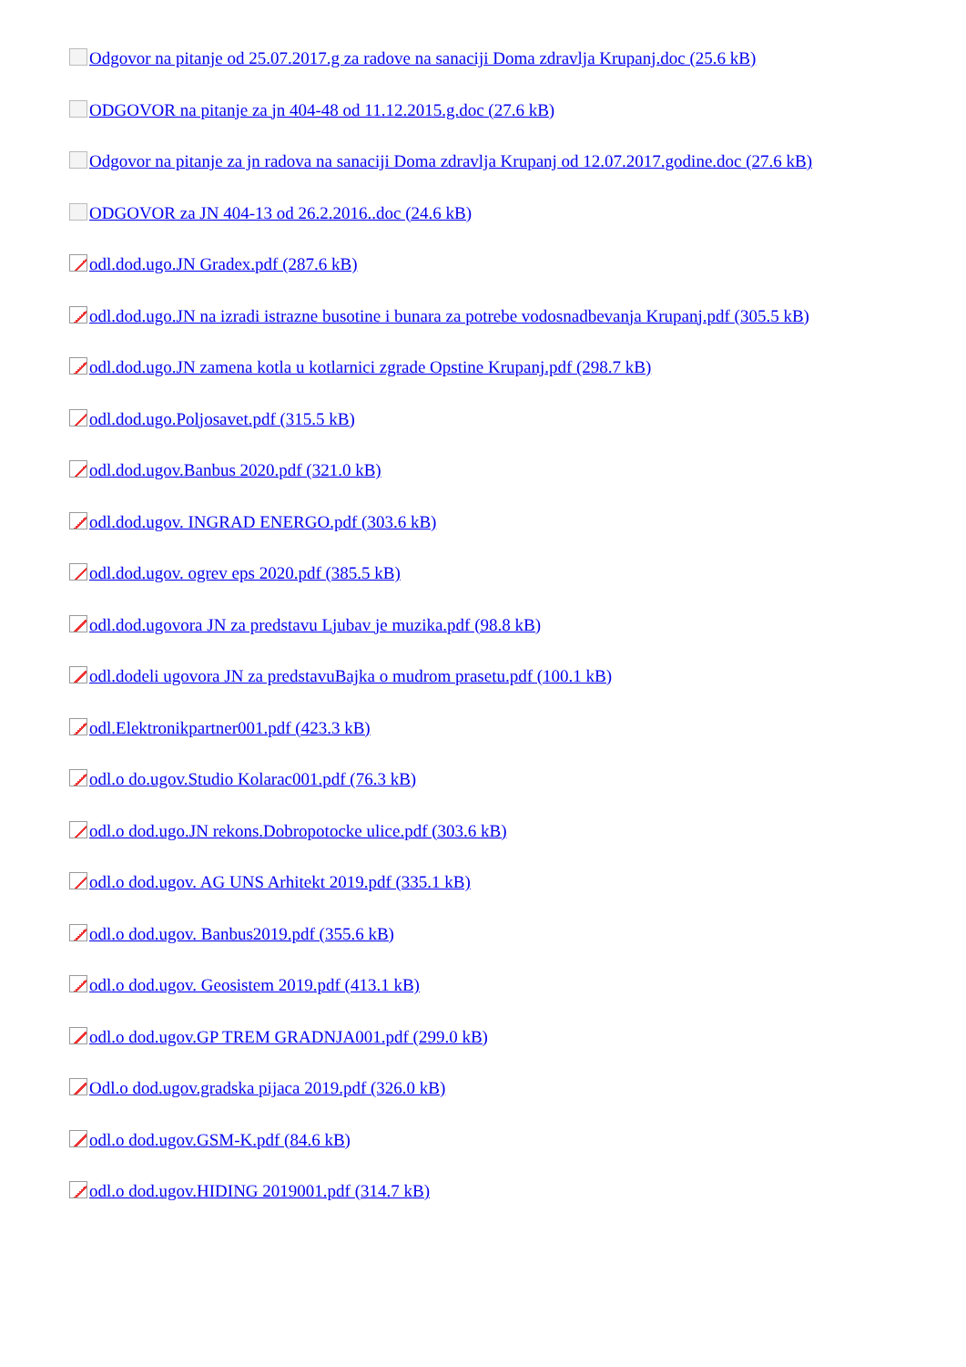Odgovor na pitanje od 25.07.2017.g za radove na sanaciji Doma zdravlja Krupanj.doc (25.6 kB)
ODGOVOR na pitanje za jn 404-48 od 11.12.2015.g.doc (27.6 kB)
Odgovor na pitanje za jn radova na sanaciji Doma zdravlja Krupanj od 12.07.2017.godine.doc (27.6 kB)
ODGOVOR za JN 404-13 od 26.2.2016..doc (24.6 kB)
odl.dod.ugo.JN Gradex.pdf (287.6 kB)
odl.dod.ugo.JN na izradi istrazne busotine i bunara za potrebe vodosnadbevanja Krupanj.pdf (305.5 kB)
odl.dod.ugo.JN zamena kotla u kotlarnici zgrade Opstine Krupanj.pdf (298.7 kB)
odl.dod.ugo.Poljosavet.pdf (315.5 kB)
odl.dod.ugov.Banbus 2020.pdf (321.0 kB)
odl.dod.ugov. INGRAD ENERGO.pdf (303.6 kB)
odl.dod.ugov. ogrev eps 2020.pdf (385.5 kB)
odl.dod.ugovora JN za predstavu Ljubav je muzika.pdf (98.8 kB)
odl.dodeli ugovora JN za predstavuBajka o mudrom prasetu.pdf (100.1 kB)
odl.Elektronikpartner001.pdf (423.3 kB)
odl.o do.ugov.Studio Kolarac001.pdf (76.3 kB)
odl.o dod.ugo.JN rekons.Dobropotocke ulice.pdf (303.6 kB)
odl.o dod.ugov. AG UNS Arhitekt 2019.pdf (335.1 kB)
odl.o dod.ugov. Banbus2019.pdf (355.6 kB)
odl.o dod.ugov. Geosistem 2019.pdf (413.1 kB)
odl.o dod.ugov.GP TREM GRADNJA001.pdf (299.0 kB)
Odl.o dod.ugov.gradska pijaca 2019.pdf (326.0 kB)
odl.o dod.ugov.GSM-K.pdf (84.6 kB)
odl.o dod.ugov.HIDING 2019001.pdf (314.7 kB)